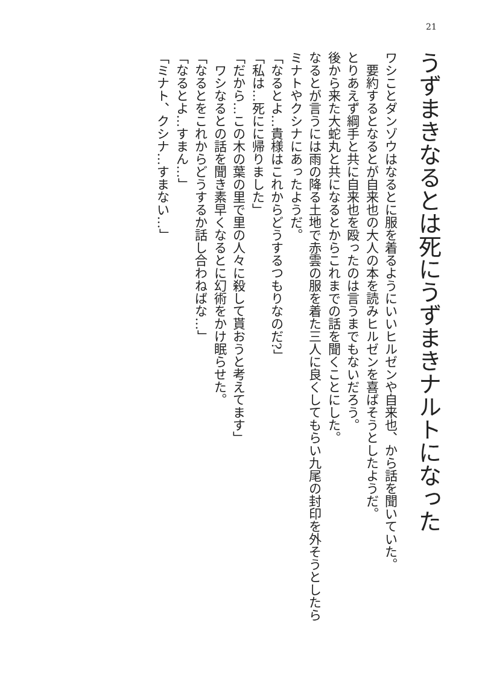21
うずまきなるとは死にうずまきナルトになった
ワシことダンゾウはなるとに服を着るようにいいヒルゼンや自来也、から話を聞いていた。
　要約するとなるとが自来也の大人の本を読みヒルゼンを喜ばそうとしたようだ。
とりあえず綱手と共に自来也を殴ったのは言うまでもないだろう。
後から来た大蛇丸と共になるとからこれまでの話を聞くことにした。
なるとが言うには雨の降る土地で赤雲の服を着た三人に良くしてもらい九尾の封印を外そうとしたらミナトやクシナにあったようだ。
「なるとよ…貴様はこれからどうするつもりなのだ?」
「私は…死にに帰りました」
「だから…この木の葉の里で里の人々に殺して貰おうと考えてます」
　ワシなるとの話を聞き素早くなるとに幻術をかけ眠らせた。
「なるとをこれからどうするか話し合わねばな…」
「なるとよ…すまん…」
「ミナト、クシナ…すまない…」